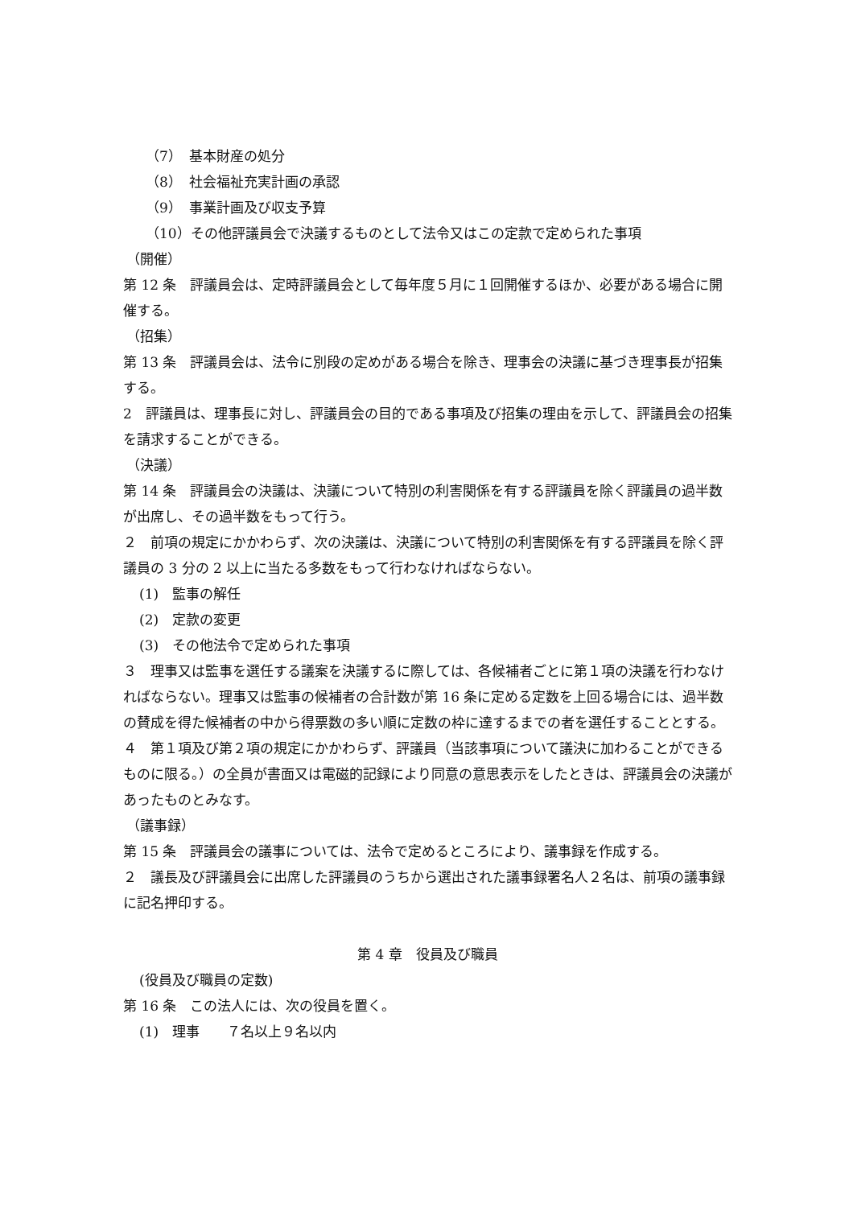（7）　基本財産の処分
（8）　社会福祉充実計画の承認
（9）　事業計画及び収支予算
（10）その他評議員会で決議するものとして法令又はこの定款で定められた事項
（開催）
第 12 条　評議員会は、定時評議員会として毎年度５月に１回開催するほか、必要がある場合に開催する。
（招集）
第 13 条　評議員会は、法令に別段の定めがある場合を除き、理事会の決議に基づき理事長が招集する。
2　評議員は、理事長に対し、評議員会の目的である事項及び招集の理由を示して、評議員会の招集を請求することができる。
（決議）
第 14 条　評議員会の決議は、決議について特別の利害関係を有する評議員を除く評議員の過半数が出席し、その過半数をもって行う。
２　前項の規定にかかわらず、次の決議は、決議について特別の利害関係を有する評議員を除く評議員の 3 分の 2 以上に当たる多数をもって行わなければならない。
(1)　監事の解任
(2)　定款の変更
(3)　その他法令で定められた事項
３　理事又は監事を選任する議案を決議するに際しては、各候補者ごとに第１項の決議を行わなければならない。理事又は監事の候補者の合計数が第 16 条に定める定数を上回る場合には、過半数の賛成を得た候補者の中から得票数の多い順に定数の枠に達するまでの者を選任することとする。
４　第１項及び第２項の規定にかかわらず、評議員（当該事項について議決に加わることができるものに限る。）の全員が書面又は電磁的記録により同意の意思表示をしたときは、評議員会の決議があったものとみなす。
（議事録）
第 15 条　評議員会の議事については、法令で定めるところにより、議事録を作成する。
２　議長及び評議員会に出席した評議員のうちから選出された議事録署名人２名は、前項の議事録に記名押印する。
第 4 章　役員及び職員
(役員及び職員の定数)
第 16 条　この法人には、次の役員を置く。
(1)　理事　　７名以上９名以内